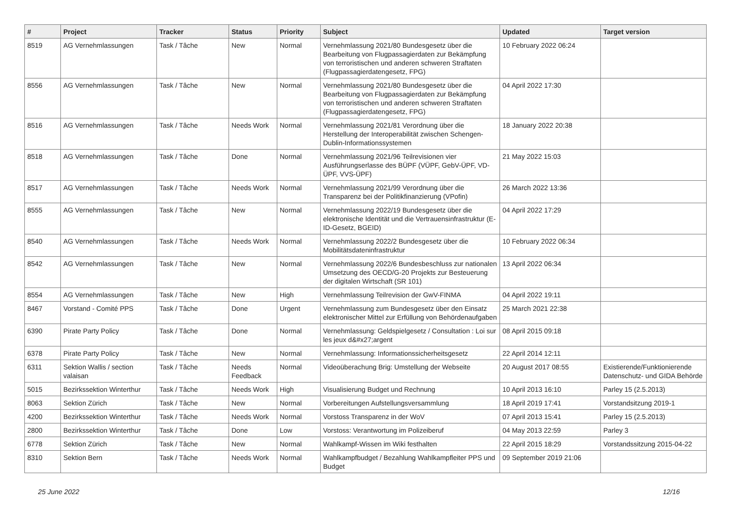| # | Project | Tracker | Status | Priority | Subject | Updated | Target version |
| --- | --- | --- | --- | --- | --- | --- | --- |
| 8519 | AG Vernehmlassungen | Task / Tâche | New | Normal | Vernehmlassung 2021/80 Bundesgesetz über die Bearbeitung von Flugpassagierdaten zur Bekämpfung von terroristischen und anderen schweren Straftaten (Flugpassagierdatengesetz, FPG) | 10 February 2022 06:24 | |
| 8556 | AG Vernehmlassungen | Task / Tâche | New | Normal | Vernehmlassung 2021/80 Bundesgesetz über die Bearbeitung von Flugpassagierdaten zur Bekämpfung von terroristischen und anderen schweren Straftaten (Flugpassagierdatengesetz, FPG) | 04 April 2022 17:30 | |
| 8516 | AG Vernehmlassungen | Task / Tâche | Needs Work | Normal | Vernehmlassung 2021/81 Verordnung über die Herstellung der Interoperabilität zwischen Schengen-Dublin-Informationssystemen | 18 January 2022 20:38 | |
| 8518 | AG Vernehmlassungen | Task / Tâche | Done | Normal | Vernehmlassung 2021/96 Teilrevisionen vier Ausführungserlasse des BÜPF (VÜPF, GebV-ÜPF, VD-ÜPF, VVS-ÜPF) | 21 May 2022 15:03 | |
| 8517 | AG Vernehmlassungen | Task / Tâche | Needs Work | Normal | Vernehmlassung 2021/99 Verordnung über die Transparenz bei der Politikfinanzierung (VPofin) | 26 March 2022 13:36 | |
| 8555 | AG Vernehmlassungen | Task / Tâche | New | Normal | Vernehmlassung 2022/19 Bundesgesetz über die elektronische Identität und die Vertrauensinfrastruktur (E-ID-Gesetz, BGEID) | 04 April 2022 17:29 | |
| 8540 | AG Vernehmlassungen | Task / Tâche | Needs Work | Normal | Vernehmlassung 2022/2 Bundesgesetz über die Mobilitätsdateninfrastruktur | 10 February 2022 06:34 | |
| 8542 | AG Vernehmlassungen | Task / Tâche | New | Normal | Vernehmlassung 2022/6 Bundesbeschluss zur nationalen Umsetzung des OECD/G-20 Projekts zur Besteuerung der digitalen Wirtschaft (SR 101) | 13 April 2022 06:34 | |
| 8554 | AG Vernehmlassungen | Task / Tâche | New | High | Vernehmlassung Teilrevision der GwV-FINMA | 04 April 2022 19:11 | |
| 8467 | Vorstand - Comité PPS | Task / Tâche | Done | Urgent | Vernehmlassung zum Bundesgesetz über den Einsatz elektronischer Mittel zur Erfüllung von Behördenaufgaben | 25 March 2021 22:38 | |
| 6390 | Pirate Party Policy | Task / Tâche | Done | Normal | Vernehmlassung: Geldspielgesetz / Consultation : Loi sur les jeux d&#x27;argent | 08 April 2015 09:18 | |
| 6378 | Pirate Party Policy | Task / Tâche | New | Normal | Vernehmlassung: Informationssicherheitsgesetz | 22 April 2014 12:11 | |
| 6311 | Sektion Wallis / section valaisan | Task / Tâche | Needs Feedback | Normal | Videoüberachung Brig: Umstellung der Webseite | 20 August 2017 08:55 | Existierende/Funktionierende Datenschutz- und GIDA Behörde |
| 5015 | Bezirkssektion Winterthur | Task / Tâche | Needs Work | High | Visualisierung Budget und Rechnung | 10 April 2013 16:10 | Parley 15 (2.5.2013) |
| 8063 | Sektion Zürich | Task / Tâche | New | Normal | Vorbereitungen Aufstellungsversammlung | 18 April 2019 17:41 | Vorstandsitzung 2019-1 |
| 4200 | Bezirkssektion Winterthur | Task / Tâche | Needs Work | Normal | Vorstoss Transparenz in der WoV | 07 April 2013 15:41 | Parley 15 (2.5.2013) |
| 2800 | Bezirkssektion Winterthur | Task / Tâche | Done | Low | Vorstoss: Verantwortung im Polizeiberuf | 04 May 2013 22:59 | Parley 3 |
| 6778 | Sektion Zürich | Task / Tâche | New | Normal | Wahlkampf-Wissen im Wiki festhalten | 22 April 2015 18:29 | Vorstandssitzung 2015-04-22 |
| 8310 | Sektion Bern | Task / Tâche | Needs Work | Normal | Wahlkampfbudget / Bezahlung Wahlkampfleiter PPS und Budget | 09 September 2019 21:06 | |
25 June 2022 12/16